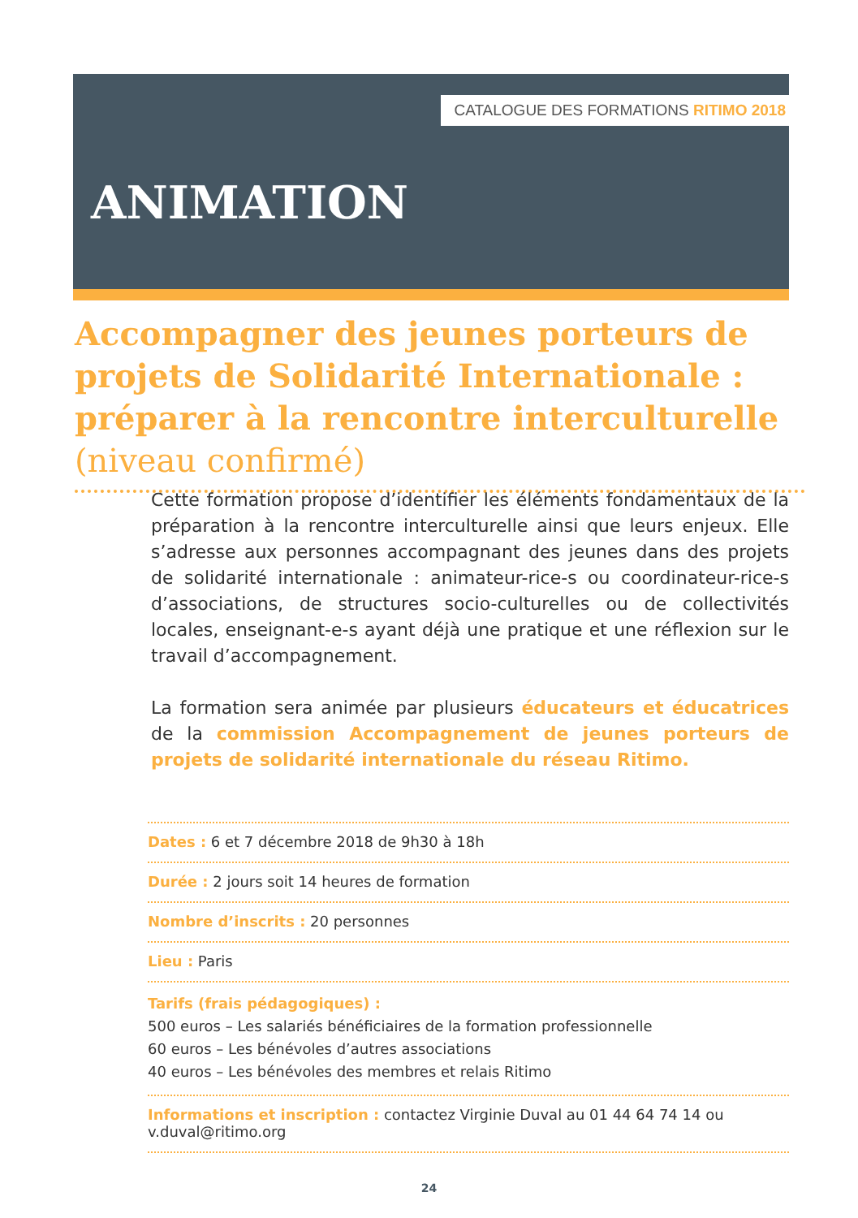CATALOGUE DES FORMATIONS RITIMO 2018
ANIMATION
Accompagner des jeunes porteurs de projets de Solidarité Internationale : préparer à la rencontre interculturelle (niveau confirmé)
Cette formation propose d’identifier les éléments fondamentaux de la préparation à la rencontre interculturelle ainsi que leurs enjeux. Elle s’adresse aux personnes accompagnant des jeunes dans des projets de solidarité internationale : animateur-rice-s ou coordinateur-rice-s d’associations, de structures socio-culturelles ou de collectivités locales, enseignant-e-s ayant déjà une pratique et une réflexion sur le travail d’accompagnement.
La formation sera animée par plusieurs éducateurs et éducatrices de la commission Accompagnement de jeunes porteurs de projets de solidarité internationale du réseau Ritimo.
Dates : 6 et 7 décembre 2018 de 9h30 à 18h
Durée : 2 jours soit 14 heures de formation
Nombre d’inscrits : 20 personnes
Lieu : Paris
Tarifs (frais pédagogiques) :
500 euros – Les salariés bénéficiaires de la formation professionnelle
60 euros – Les bénévoles d’autres associations
40 euros – Les bénévoles des membres et relais Ritimo
Informations et inscription : contactez Virginie Duval au 01 44 64 74 14 ou v.duval@ritimo.org
24